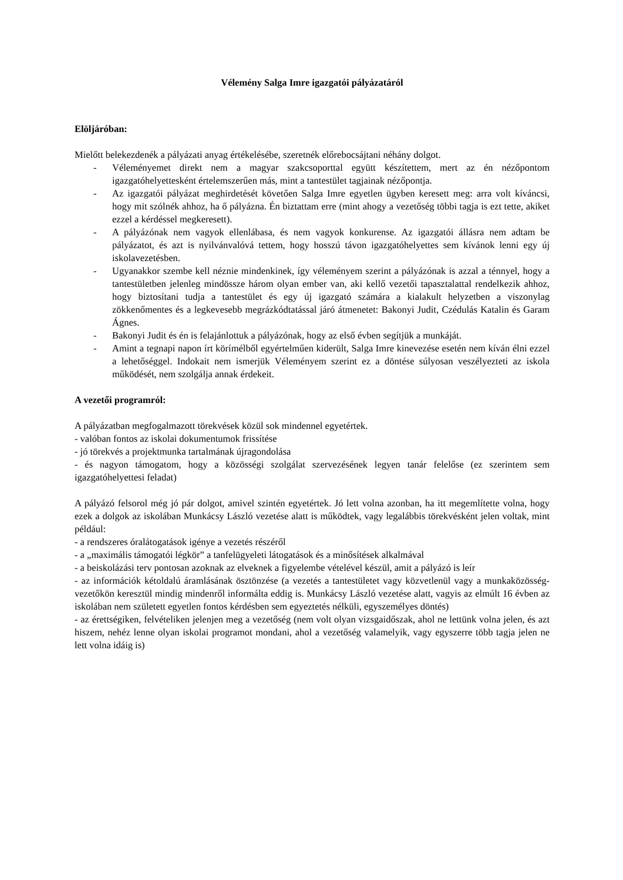Vélemény Salga Imre igazgatói pályázatáról
Elöljáróban:
Mielőtt belekezdenék a pályázati anyag értékelésébe, szeretnék előrebocsájtani néhány dolgot.
- Véleményemet direkt nem a magyar szakcsoporttal együtt készítettem, mert az én nézőpontom igazgatóhelyettesként értelemszerűen más, mint a tantestület tagjainak nézőpontja.
- Az igazgatói pályázat meghirdetését követően Salga Imre egyetlen ügyben keresett meg: arra volt kíváncsi, hogy mit szólnék ahhoz, ha ő pályázna. Én biztattam erre (mint ahogy a vezetőség többi tagja is ezt tette, akiket ezzel a kérdéssel megkeresett).
- A pályázónak nem vagyok ellenlábasa, és nem vagyok konkurense. Az igazgatói állásra nem adtam be pályázatot, és azt is nyilvánvalóvá tettem, hogy hosszú távon igazgatóhelyettes sem kívánok lenni egy új iskolavezetésben.
- Ugyanakkor szembe kell néznie mindenkinek, így véleményem szerint a pályázónak is azzal a ténnyel, hogy a tantestületben jelenleg mindössze három olyan ember van, aki kellő vezetői tapasztalattal rendelkezik ahhoz, hogy biztosítani tudja a tantestület és egy új igazgató számára a kialakult helyzetben a viszonylag zökkenőmentes és a legkevesebb megrázkódtatással járó átmenetet: Bakonyi Judit, Czédulás Katalin és Garam Ágnes.
- Bakonyi Judit és én is felajánlottuk a pályázónak, hogy az első évben segítjük a munkáját.
- Amint a tegnapi napon írt körímélből egyértelműen kiderült, Salga Imre kinevezése esetén nem kíván élni ezzel a lehetőséggel. Indokait nem ismerjük Véleményem szerint ez a döntése súlyosan veszélyezteti az iskola működését, nem szolgálja annak érdekeit.
A vezetői programról:
A pályázatban megfogalmazott törekvések közül sok mindennel egyetértek.
- valóban fontos az iskolai dokumentumok frissítése
- jó törekvés a projektmunka tartalmának újragondolása
- és nagyon támogatom, hogy a közösségi szolgálat szervezésének legyen tanár felelőse (ez szerintem sem igazgatóhelyettesi feladat)
A pályázó felsorol még jó pár dolgot, amivel szintén egyetértek. Jó lett volna azonban, ha itt megemlítette volna, hogy ezek a dolgok az iskolában Munkácsy László vezetése alatt is működtek, vagy legalábbis törekvésként jelen voltak, mint például:
- a rendszeres óralátogatások igénye a vezetés részéről
- a „maximális támogatói légkör” a tanfelügyeleti látogatások és a minősítések alkalmával
- a beiskolázási terv pontosan azoknak az elveknek a figyelembe vételével készül, amit a pályázó is leír
- az információk kétoldalú áramlásának ösztönzése (a vezetés a tantestületet vagy közvetlenül vagy a munkaközösség-vezetőkön keresztül mindig mindenről informálta eddig is. Munkácsy László vezetése alatt, vagyis az elmúlt 16 évben az iskolában nem született egyetlen fontos kérdésben sem egyeztetés nélküli, egyszemélyes döntés)
- az érettségiken, felvételiken jelenjen meg a vezetőség (nem volt olyan vizsgaidőszak, ahol ne lettünk volna jelen, és azt hiszem, nehéz lenne olyan iskolai programot mondani, ahol a vezetőség valamelyik, vagy egyszerre több tagja jelen ne lett volna idáig is)